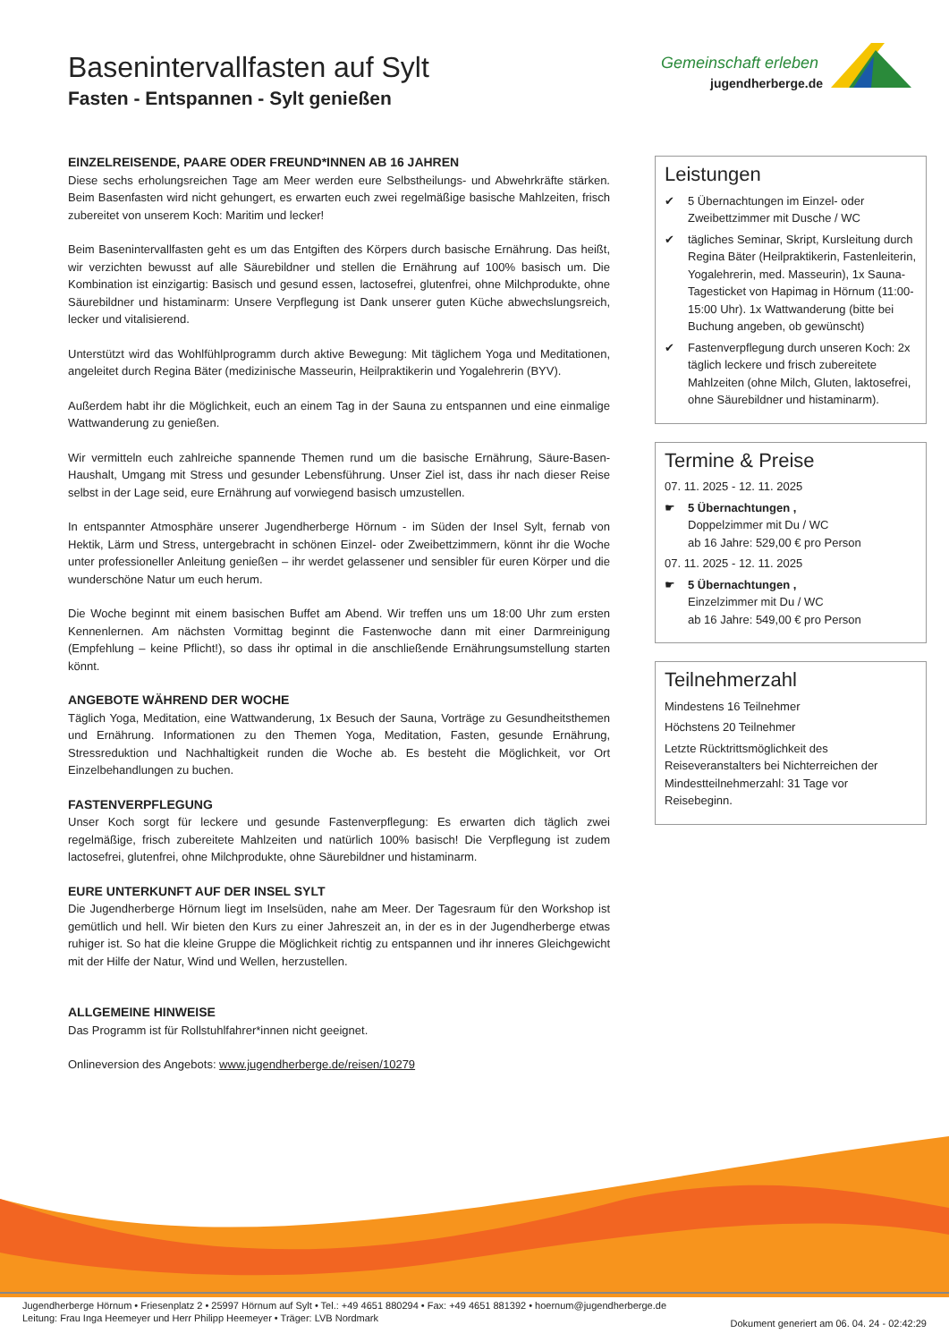Basenintervallfasten auf Sylt
Fasten - Entspannen - Sylt genießen
Gemeinschaft erleben
jugendherberge.de
EINZELREISENDE, PAARE ODER FREUND*INNEN AB 16 JAHREN
Diese sechs erholungsreichen Tage am Meer werden eure Selbstheilungs- und Abwehrkräfte stärken. Beim Basenfasten wird nicht gehungert, es erwarten euch zwei regelmäßige basische Mahlzeiten, frisch zubereitet von unserem Koch: Maritim und lecker!
Beim Basenintervallfasten geht es um das Entgiften des Körpers durch basische Ernährung. Das heißt, wir verzichten bewusst auf alle Säurebildner und stellen die Ernährung auf 100% basisch um. Die Kombination ist einzigartig: Basisch und gesund essen, lactosefrei, glutenfrei, ohne Milchprodukte, ohne Säurebildner und histaminarm: Unsere Verpflegung ist Dank unserer guten Küche abwechslungsreich, lecker und vitalisierend.
Unterstützt wird das Wohlfühlprogramm durch aktive Bewegung: Mit täglichem Yoga und Meditationen, angeleitet durch Regina Bäter (medizinische Masseurin, Heilpraktikerin und Yogalehrerin (BYV).
Außerdem habt ihr die Möglichkeit, euch an einem Tag in der Sauna zu entspannen und eine einmalige Wattwanderung zu genießen.
Wir vermitteln euch zahlreiche spannende Themen rund um die basische Ernährung, Säure-Basen-Haushalt, Umgang mit Stress und gesunder Lebensführung. Unser Ziel ist, dass ihr nach dieser Reise selbst in der Lage seid, eure Ernährung auf vorwiegend basisch umzustellen.
In entspannter Atmosphäre unserer Jugendherberge Hörnum - im Süden der Insel Sylt, fernab von Hektik, Lärm und Stress, untergebracht in schönen Einzel- oder Zweibettzimmern, könnt ihr die Woche unter professioneller Anleitung genießen – ihr werdet gelassener und sensibler für euren Körper und die wunderschöne Natur um euch herum.
Die Woche beginnt mit einem basischen Buffet am Abend. Wir treffen uns um 18:00 Uhr zum ersten Kennenlernen. Am nächsten Vormittag beginnt die Fastenwoche dann mit einer Darmreinigung (Empfehlung – keine Pflicht!), so dass ihr optimal in die anschließende Ernährungsumstellung starten könnt.
ANGEBOTE WÄHREND DER WOCHE
Täglich Yoga, Meditation, eine Wattwanderung, 1x Besuch der Sauna, Vorträge zu Gesundheitsthemen und Ernährung. Informationen zu den Themen Yoga, Meditation, Fasten, gesunde Ernährung, Stressreduktion und Nachhaltigkeit runden die Woche ab. Es besteht die Möglichkeit, vor Ort Einzelbehandlungen zu buchen.
FASTENVERPFLEGUNG
Unser Koch sorgt für leckere und gesunde Fastenverpflegung: Es erwarten dich täglich zwei regelmäßige, frisch zubereitete Mahlzeiten und natürlich 100% basisch! Die Verpflegung ist zudem lactosefrei, glutenfrei, ohne Milchprodukte, ohne Säurebildner und histaminarm.
EURE UNTERKUNFT AUF DER INSEL SYLT
Die Jugendherberge Hörnum liegt im Inselsüden, nahe am Meer. Der Tagesraum für den Workshop ist gemütlich und hell. Wir bieten den Kurs zu einer Jahreszeit an, in der es in der Jugendherberge etwas ruhiger ist. So hat die kleine Gruppe die Möglichkeit richtig zu entspannen und ihr inneres Gleichgewicht mit der Hilfe der Natur, Wind und Wellen, herzustellen.
ALLGEMEINE HINWEISE
Das Programm ist für Rollstuhlfahrer*innen nicht geeignet.
Onlineversion des Angebots: www.jugendherberge.de/reisen/10279
Leistungen
✔ 5 Übernachtungen im Einzel- oder Zweibettzimmer mit Dusche / WC
✔ tägliches Seminar, Skript, Kursleitung durch Regina Bäter (Heilpraktikerin, Fastenleiterin, Yogalehrerin, med. Masseurin), 1x Sauna-Tagesticket von Hapimag in Hörnum (11:00-15:00 Uhr). 1x Wattwanderung (bitte bei Buchung angeben, ob gewünscht)
✔ Fastenverpflegung durch unseren Koch: 2x täglich leckere und frisch zubereitete Mahlzeiten (ohne Milch, Gluten, laktosefrei, ohne Säurebildner und histaminarm).
Termine & Preise
07. 11. 2025 - 12. 11. 2025
☛ 5 Übernachtungen ,
Doppelzimmer mit Du / WC
ab 16 Jahre: 529,00 € pro Person
07. 11. 2025 - 12. 11. 2025
☛ 5 Übernachtungen ,
Einzelzimmer mit Du / WC
ab 16 Jahre: 549,00 € pro Person
Teilnehmerzahl
Mindestens 16 Teilnehmer
Höchstens 20 Teilnehmer
Letzte Rücktrittsmöglichkeit des Reiseveranstalters bei Nichterreichen der Mindestteilnehmerzahl: 31 Tage vor Reisebeginn.
Jugendherberge Hörnum • Friesenplatz 2 • 25997 Hörnum auf Sylt • Tel.: +49 4651 880294 • Fax: +49 4651 881392 • hoernum@jugendherberge.de
Leitung: Frau Inga Heemeyer und Herr Philipp Heemeyer • Träger: LVB Nordmark
Dokument generiert am 06. 04. 24 - 02:42:29